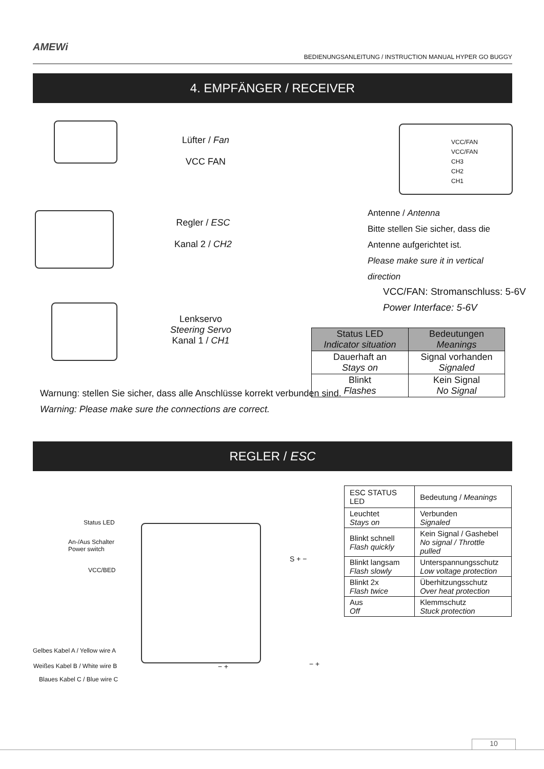AMEWi
BEDIENUNGSANLEITUNG / INSTRUCTION MANUAL HYPER GO BUGGY
4. EMPFÄNGER / RECEIVER
Lüfter / Fan
VCC FAN
Regler / ESC
Kanal 2 / CH2
Lenkservo
Steering Servo
Kanal 1 / CH1
VCC/FAN
VCC/FAN
CH3
CH2
CH1
Antenne / Antenna
Bitte stellen Sie sicher, dass die Antenne aufgerichtet ist.
Please make sure it in vertical direction
VCC/FAN: Stromanschluss: 5-6V
Power Interface: 5-6V
Warnung: stellen Sie sicher, dass alle Anschlüsse korrekt verbunden sind.
Warning: Please make sure the connections are correct.
| Status LED Indicator situation | Bedeutungen Meanings |
| --- | --- |
| Dauerhaft an Stays on | Signal vorhanden Signaled |
| Blinkt Flashes | Kein Signal No Signal |
REGLER / ESC
Status LED
An-/Aus Schalter
Power switch
VCC/BED
Gelbes Kabel A / Yellow wire A
Weißes Kabel B / White wire B
Blaues Kabel C / Blue wire C
S + −
− + − +
| ESC STATUS LED | Bedeutung / Meanings |
| --- | --- |
| Leuchtet Stays on | Verbunden Signaled |
| Blinkt schnell Flash quickly | Kein Signal / Gashebel No signal / Throttle pulled |
| Blinkt langsam Flash slowly | Unterspannungsschutz Low voltage protection |
| Blinkt 2x Flash twice | Überhitzungsschutz Over heat protection |
| Aus Off | Klemmschutz Stuck protection |
10